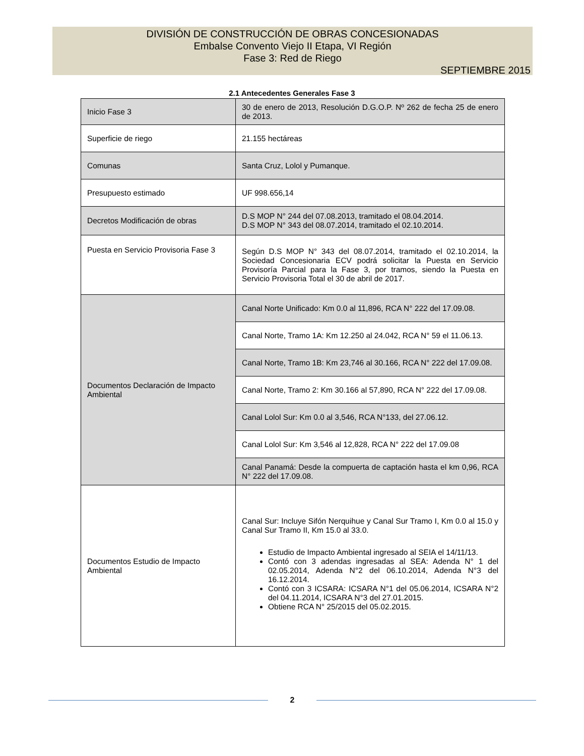DIVISIÓN DE CONSTRUCCIÓN DE OBRAS CONCESIONADAS
Embalse Convento Viejo II Etapa, VI Región
Fase 3: Red de Riego
SEPTIEMBRE 2015
2.1 Antecedentes Generales Fase 3
| Inicio Fase 3 | 30 de enero de 2013, Resolución D.G.O.P. Nº 262 de fecha 25 de enero de 2013. |
| Superficie de riego | 21.155 hectáreas |
| Comunas | Santa Cruz, Lolol y Pumanque. |
| Presupuesto estimado | UF 998.656,14 |
| Decretos Modificación de obras | D.S MOP N° 244 del 07.08.2013, tramitado el 08.04.2014. D.S MOP N° 343 del 08.07.2014, tramitado el 02.10.2014. |
| Puesta en Servicio Provisoria Fase 3 | Según D.S MOP N° 343 del 08.07.2014, tramitado el 02.10.2014, la Sociedad Concesionaria ECV podrá solicitar la Puesta en Servicio Provisoría Parcial para la Fase 3, por tramos, siendo la Puesta en Servicio Provisoria Total el 30 de abril de 2017. |
| Documentos Declaración de Impacto Ambiental | Canal Norte Unificado: Km 0.0 al 11,896, RCA N° 222 del 17.09.08. |
| | Canal Norte, Tramo 1A: Km 12.250 al 24.042, RCA N° 59 el 11.06.13. |
| | Canal Norte, Tramo 1B: Km 23,746 al 30.166, RCA N° 222 del 17.09.08. |
| | Canal Norte, Tramo 2: Km 30.166 al 57,890, RCA N° 222 del 17.09.08. |
| | Canal Lolol Sur: Km 0.0 al 3,546, RCA N°133, del 27.06.12. |
| | Canal Lolol Sur: Km 3,546 al 12,828, RCA N° 222 del 17.09.08 |
| | Canal Panamá: Desde la compuerta de captación hasta el km 0,96, RCA N° 222 del 17.09.08. |
| Documentos Estudio de Impacto Ambiental | Canal Sur: Incluye Sifón Nerquihue y Canal Sur Tramo I, Km 0.0 al 15.0 y Canal Sur Tramo II, Km 15.0 al 33.0. Estudio de Impacto Ambiental ingresado al SEIA el 14/11/13. Contó con 3 adendas ingresadas al SEA: Adenda N° 1 del 02.05.2014, Adenda N°2 del 06.10.2014, Adenda N°3 del 16.12.2014. Contó con 3 ICSARA: ICSARA N°1 del 05.06.2014, ICSARA N°2 del 04.11.2014, ICSARA N°3 del 27.01.2015. Obtiene RCA N° 25/2015 del 05.02.2015. |
2